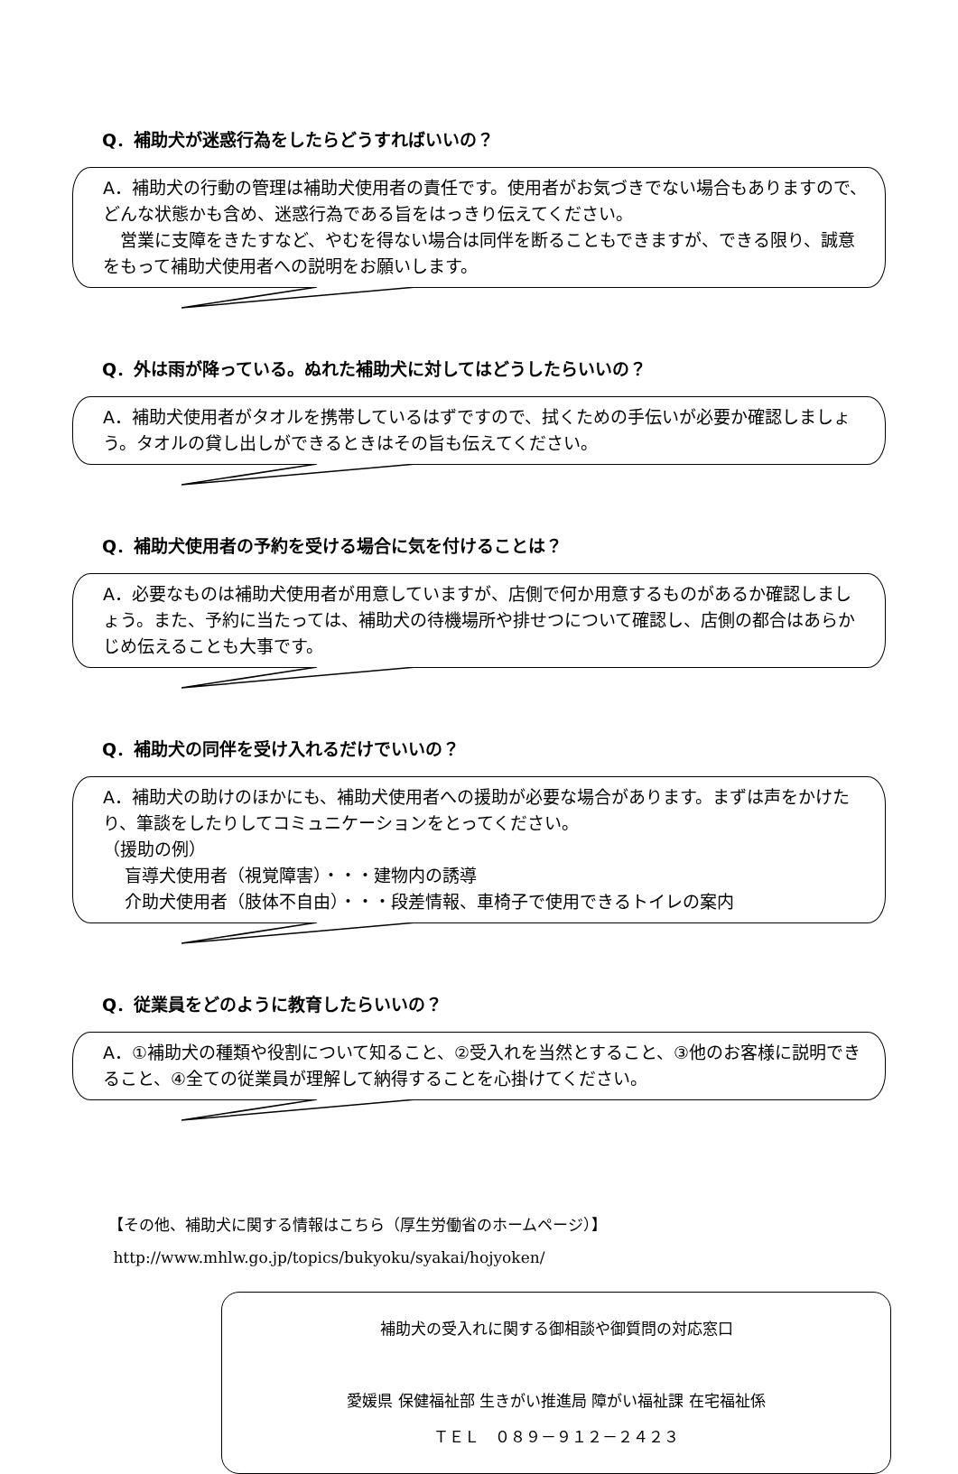Q．補助犬が迷惑行為をしたらどうすればいいの？
A．補助犬の行動の管理は補助犬使用者の責任です。使用者がお気づきでない場合もありますので、どんな状態かも含め、迷惑行為である旨をはっきり伝えてください。
　営業に支障をきたすなど、やむを得ない場合は同伴を断ることもできますが、できる限り、誠意をもって補助犬使用者への説明をお願いします。
Q．外は雨が降っている。ぬれた補助犬に対してはどうしたらいいの？
A．補助犬使用者がタオルを携帯しているはずですので、拭くための手伝いが必要か確認しましょう。タオルの貸し出しができるときはその旨も伝えてください。
Q．補助犬使用者の予約を受ける場合に気を付けることは？
A．必要なものは補助犬使用者が用意していますが、店側で何か用意するものがあるか確認しましょう。また、予約に当たっては、補助犬の待機場所や排せつについて確認し、店側の都合はあらかじめ伝えることも大事です。
Q．補助犬の同伴を受け入れるだけでいいの？
A．補助犬の助けのほかにも、補助犬使用者への援助が必要な場合があります。まずは声をかけたり、筆談をしたりしてコミュニケーションをとってください。
（援助の例）
盲導犬使用者（視覚障害）・・・建物内の誘導
介助犬使用者（肢体不自由）・・・段差情報、車椅子で使用できるトイレの案内
Q．従業員をどのように教育したらいいの？
A．①補助犬の種類や役割について知ること、②受入れを当然とすること、③他のお客様に説明できること、④全ての従業員が理解して納得することを心掛けてください。
【その他、補助犬に関する情報はこちら（厚生労働省のホームページ）】
http://www.mhlw.go.jp/topics/bukyoku/syakai/hojyoken/
補助犬の受入れに関する御相談や御質問の対応窓口
愛媛県 保健福祉部 生きがい推進局 障がい福祉課 在宅福祉係
ＴＥＬ　０８９－９１２－２４２３